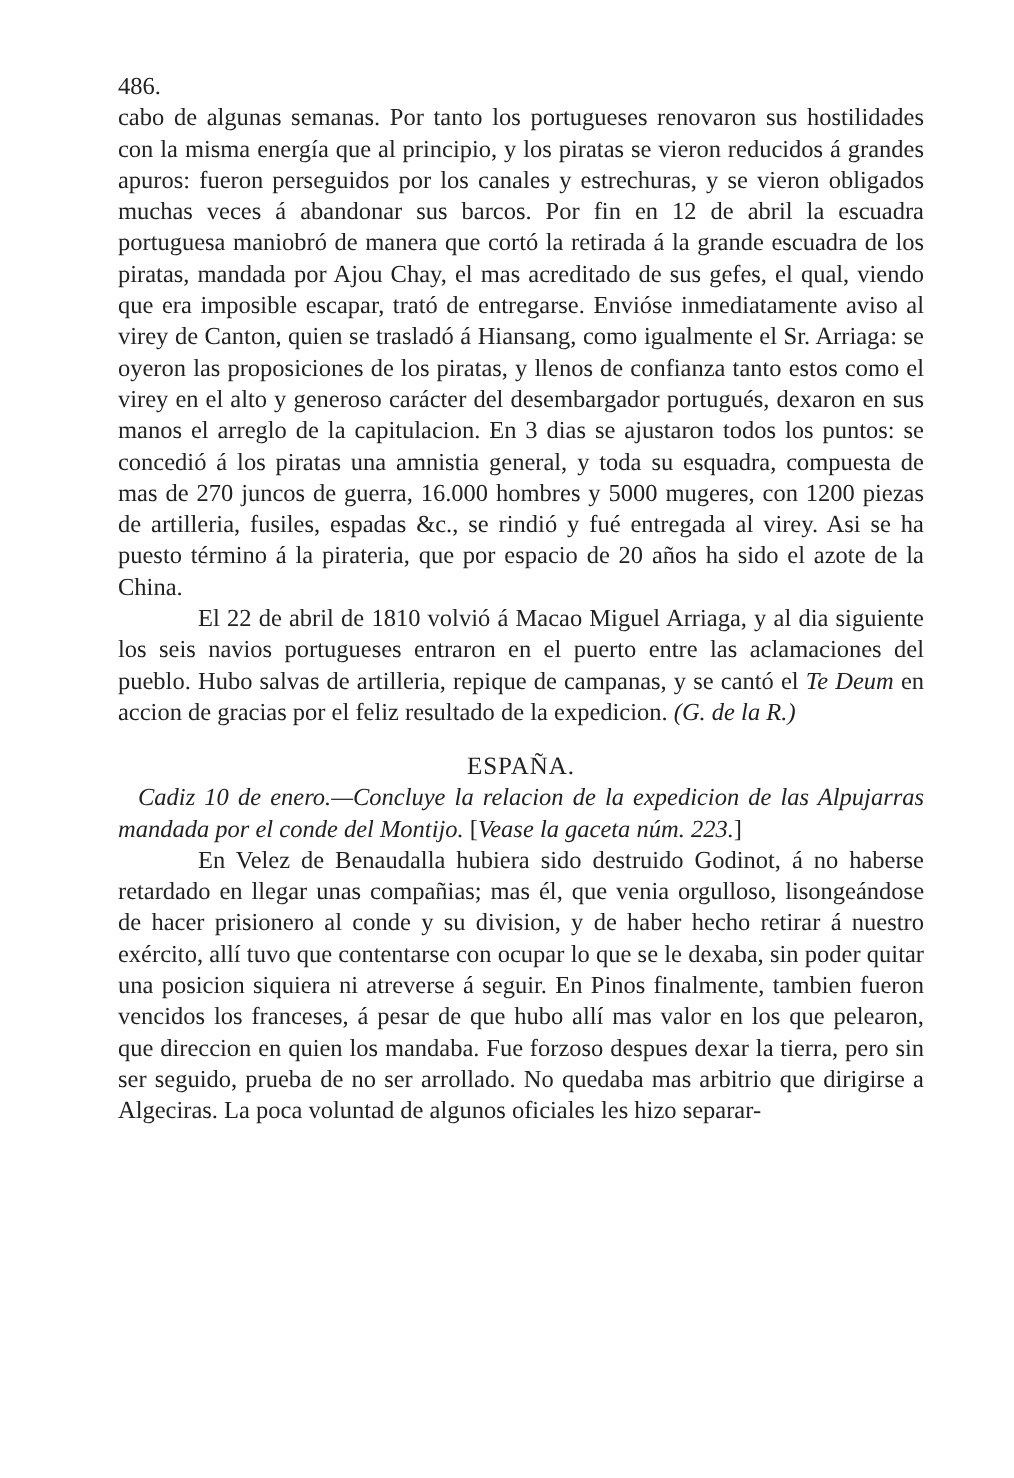486.
cabo de algunas semanas. Por tanto los portugueses renovaron sus hostilidades con la misma energía que al principio, y los piratas se vieron reducidos á grandes apuros: fueron perseguidos por los canales y estrechuras, y se vieron obligados muchas veces á abandonar sus barcos. Por fin en 12 de abril la escuadra portuguesa maniobró de manera que cortó la retirada á la grande escuadra de los piratas, mandada por Ajou Chay, el mas acreditado de sus gefes, el qual, viendo que era imposible escapar, trató de entregarse. Envióse inmediatamente aviso al virey de Canton, quien se trasladó á Hiansang, como igualmente el Sr. Arriaga: se oyeron las proposiciones de los piratas, y llenos de confianza tanto estos como el virey en el alto y generoso carácter del desembargador portugués, dexaron en sus manos el arreglo de la capitulacion. En 3 dias se ajustaron todos los puntos: se concedió á los piratas una amnistia general, y toda su esquadra, compuesta de mas de 270 juncos de guerra, 16.000 hombres y 5000 mugeres, con 1200 piezas de artilleria, fusiles, espadas &c., se rindió y fué entregada al virey. Asi se ha puesto término á la pirateria, que por espacio de 20 años ha sido el azote de la China.
El 22 de abril de 1810 volvió á Macao Miguel Arriaga, y al dia siguiente los seis navios portugueses entraron en el puerto entre las aclamaciones del pueblo. Hubo salvas de artilleria, repique de campanas, y se cantó el Te Deum en accion de gracias por el feliz resultado de la expedicion. (G. de la R.)
ESPAÑA.
Cadiz 10 de enero.—Concluye la relacion de la expedicion de las Alpujarras mandada por el conde del Montijo. [Vease la gaceta núm. 223.]
En Velez de Benaudalla hubiera sido destruido Godinot, á no haberse retardado en llegar unas compañias; mas él, que venia orgulloso, lisongeándose de hacer prisionero al conde y su division, y de haber hecho retirar á nuestro exército, allí tuvo que contentarse con ocupar lo que se le dexaba, sin poder quitar una posicion siquiera ni atreverse á seguir. En Pinos finalmente, tambien fueron vencidos los franceses, á pesar de que hubo allí mas valor en los que pelearon, que direccion en quien los mandaba. Fue forzoso despues dexar la tierra, pero sin ser seguido, prueba de no ser arrollado. No quedaba mas arbitrio que dirigirse a Algeciras. La poca voluntad de algunos oficiales les hizo separar-